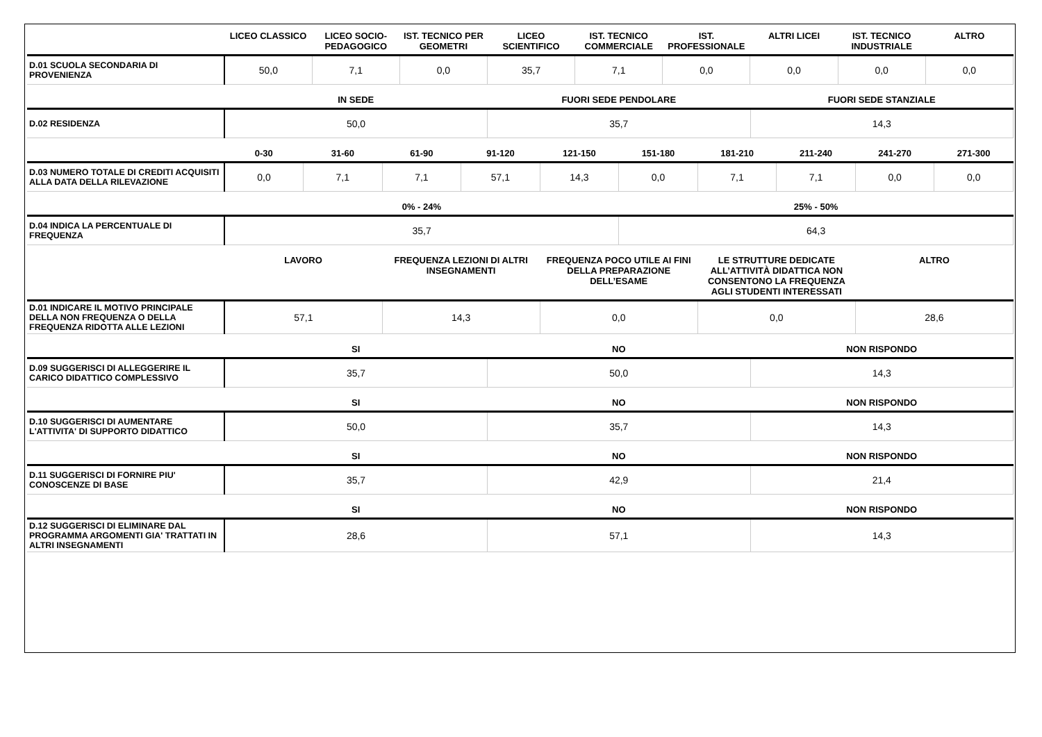| | LICEO CLASSICO | LICEO SOCIO-PEDAGOGICO | IST. TECNICO PER GEOMETRI | LICEO SCIENTIFICO | IST. TECNICO COMMERCIALE | IST. PROFESSIONALE | ALTRI LICEI | IST. TECNICO INDUSTRIALE | ALTRO |
| --- | --- | --- | --- | --- | --- | --- | --- | --- | --- |
| D.01 SCUOLA SECONDARIA DI PROVENIENZA | 50,0 | 7,1 | 0,0 | 35,7 | 7,1 | 0,0 | 0,0 | 0,0 | 0,0 |
| | IN SEDE | FUORI SEDE PENDOLARE | FUORI SEDE STANZIALE |
| --- | --- | --- | --- |
| D.02 RESIDENZA | 50,0 | 35,7 | 14,3 |
| | 0-30 | 31-60 | 61-90 | 91-120 | 121-150 | 151-180 | 181-210 | 211-240 | 241-270 | 271-300 |
| --- | --- | --- | --- | --- | --- | --- | --- | --- | --- | --- |
| D.03 NUMERO TOTALE DI CREDITI ACQUISITI ALLA DATA DELLA RILEVAZIONE | 0,0 | 7,1 | 7,1 | 57,1 | 14,3 | 0,0 | 7,1 | 7,1 | 0,0 | 0,0 |
| | 0% - 24% | 25% - 50% |
| --- | --- | --- |
| D.04 INDICA LA PERCENTUALE DI FREQUENZA | 35,7 | 64,3 |
| | LAVORO | FREQUENZA LEZIONI DI ALTRI INSEGNAMENTI | FREQUENZA POCO UTILE AI FINI DELLA PREPARAZIONE DELL’ESAME | LE STRUTTURE DEDICATE ALL’ATTIVITÀ DIDATTICA NON CONSENTONO LA FREQUENZA AGLI STUDENTI INTERESSATI | ALTRO |
| --- | --- | --- | --- | --- | --- |
| D.01 INDICARE IL MOTIVO PRINCIPALE DELLA NON FREQUENZA O DELLA FREQUENZA RIDOTTA ALLE LEZIONI | 57,1 | 14,3 | 0,0 | 0,0 | 28,6 |
| | SI | NO | NON RISPONDO |
| --- | --- | --- | --- |
| D.09 SUGGERISCI DI ALLEGGERIRE IL CARICO DIDATTICO COMPLESSIVO | 35,7 | 50,0 | 14,3 |
| | SI | NO | NON RISPONDO |
| --- | --- | --- | --- |
| D.10 SUGGERISCI DI AUMENTARE L'ATTIVITA' DI SUPPORTO DIDATTICO | 50,0 | 35,7 | 14,3 |
| | SI | NO | NON RISPONDO |
| --- | --- | --- | --- |
| D.11 SUGGERISCI DI FORNIRE PIU' CONOSCENZE DI BASE | 35,7 | 42,9 | 21,4 |
| | SI | NO | NON RISPONDO |
| --- | --- | --- | --- |
| D.12 SUGGERISCI DI ELIMINARE DAL PROGRAMMA ARGOMENTI GIA' TRATTATI IN ALTRI INSEGNAMENTI | 28,6 | 57,1 | 14,3 |